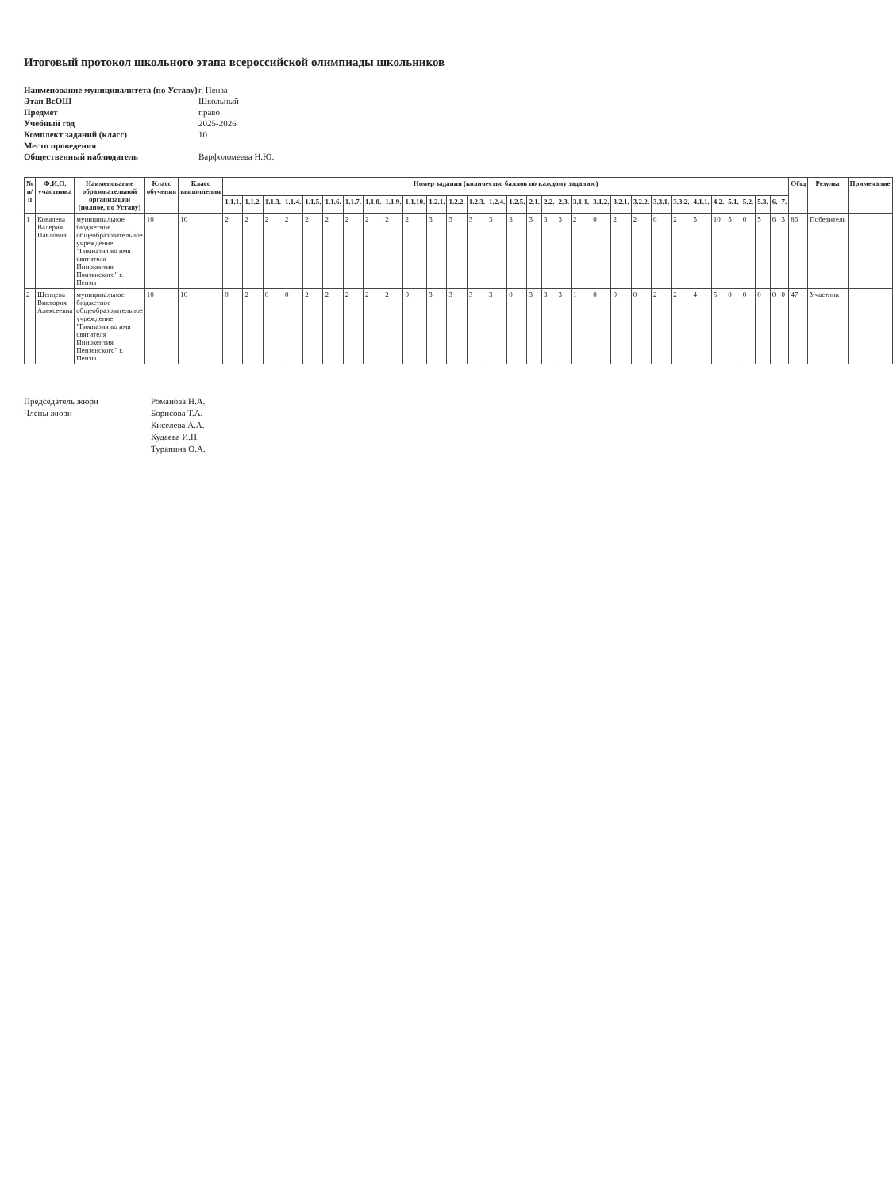Итоговый протокол школьного этапа всероссийской олимпиады школьников
Наименование муниципалитета (по Уставу) г. Пенза Этап ВсОШ Школьный Предмет право Учебный год 2025-2026 Комплект заданий (класс) 10 Место проведения Общественный наблюдатель Варфоломеева Н.Ю.
| № п/п | Ф.И.О. участника | Наименование образовательной организации (полное, по Уставу) | Класс обучения | Класс выполнения | Номер задания (количество баллов по каждому заданию) | | | | | | | | | | | | | | | | | | | | | | | | | | | | | | | Общ | Результ | Примечание |
| --- | --- | --- | --- | --- | --- | --- | --- | --- | --- | --- | --- | --- | --- | --- | --- | --- | --- | --- | --- | --- | --- | --- | --- | --- | --- | --- | --- | --- | --- | --- | --- | --- | --- | --- | --- | --- | --- | --- |
| | | | | | 1.1.1. | 1.1.2. | 1.1.3. | 1.1.4. | 1.1.5. | 1.1.6. | 1.1.7. | 1.1.8. | 1.1.9. | 1.1.10. | 1.2.1. | 1.2.2. | 1.2.3. | 1.2.4. | 1.2.5. | 2.1. | 2.2. | 2.3. | 3.1.1. | 3.1.2. | 3.2.1. | 3.2.2. | 3.3.1. | 3.3.2. | 4.1.1. | 4.2. | 5.1. | 5.2. | 5.3. | 6. | 7. | | | |
| 1 | Ковалева Валерия Павловна | муниципальное бюджетное общеобразовательное учреждение "Гимназия во имя святителя Иннокентия Пензенского" г. Пензы | 10 | 10 | 2 | 2 | 2 | 2 | 2 | 2 | 2 | 2 | 2 | 2 | 3 | 3 | 3 | 3 | 3 | 3 | 3 | 3 | 2 | 0 | 2 | 2 | 0 | 2 | 5 | 10 | 5 | 0 | 5 | 6 | 3 | 86 | Победитель | |
| 2 | Шенцева Виктория Алексеевна | муниципальное бюджетное общеобразовательное учреждение "Гимназия во имя святителя Иннокентия Пензенского" г. Пензы | 10 | 10 | 0 | 2 | 0 | 0 | 2 | 2 | 2 | 2 | 2 | 0 | 3 | 3 | 3 | 3 | 0 | 3 | 3 | 3 | 1 | 0 | 0 | 0 | 2 | 2 | 4 | 5 | 0 | 0 | 0 | 0 | 0 | 47 | Участник | |
Председатель жюри Романова Н.А. Члены жюри Борисова Т.А. Киселева А.А. Кудаева И.Н. Турапина О.А.